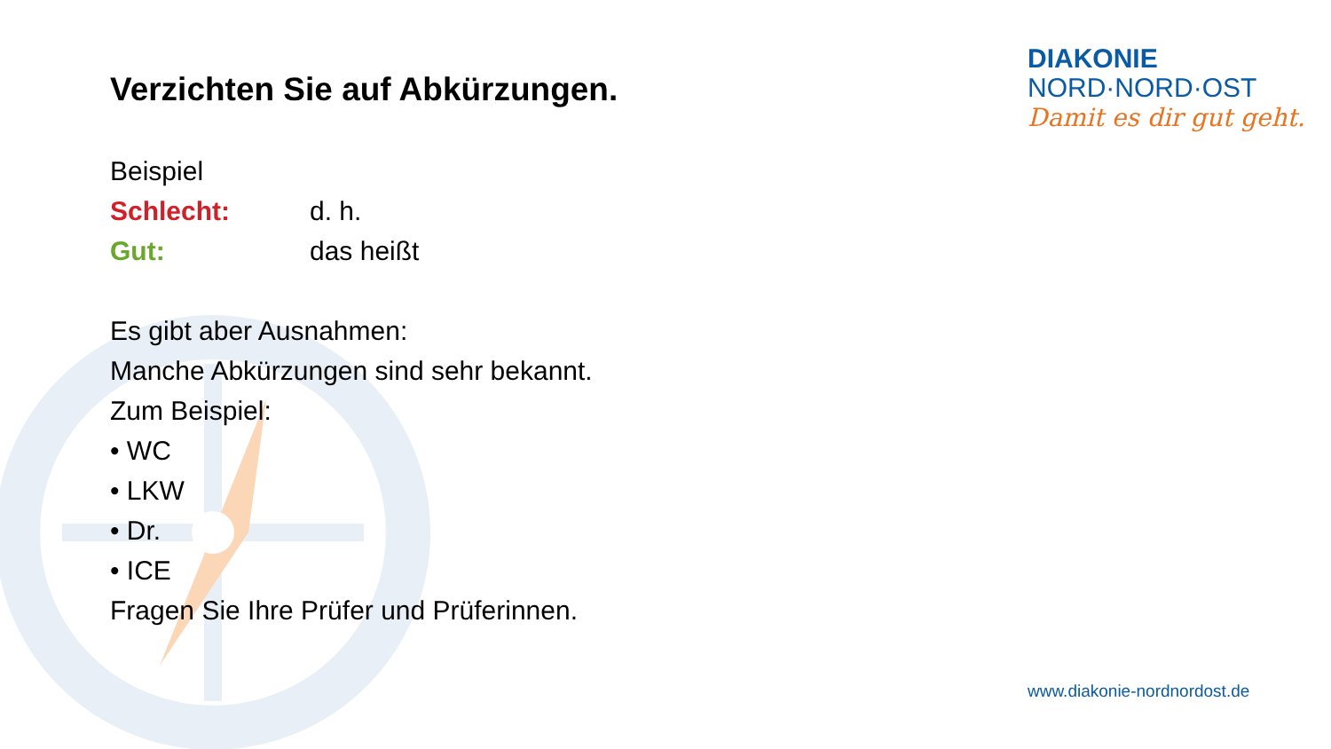Verzichten Sie auf Abkürzungen.
Beispiel
Schlecht: d. h.
Gut: das heißt
Es gibt aber Ausnahmen:
Manche Abkürzungen sind sehr bekannt.
Zum Beispiel:
• WC
• LKW
• Dr.
• ICE
Fragen Sie Ihre Prüfer und Prüferinnen.
DIAKONIE
NORD·NORD·OST
Damit es dir gut geht.
www.diakonie-nordnordost.de